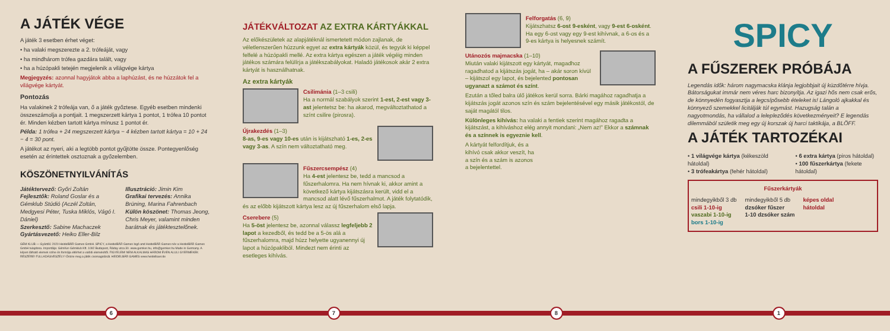A JÁTÉK VÉGE
A játék 3 esetben érhet véget:
• ha valaki megszerezte a 2. trófeáját, vagy
• ha mindhárom trófea gazdára talált, vagy
• ha a húzópakli tetején megjelenik a világvége kártya
Megjegyzés: azonnal hagyjátok abba a laphúzást, és ne húzzátok fel a világvége kártyát.
Pontozás
Ha valakinek 2 trófeája van, ő a játék győztese. Egyéb esetben mindenki összeszámolja a pontjait. 1 megszerzett kártya 1 pontot, 1 trófea 10 pontot ér. Minden kézben tartott kártya mínusz 1 pontot ér.
Példa: 1 trófea + 24 megszerzett kártya − 4 kézben tartott kártya = 10 + 24 − 4 = 30 pont.
A játékot az nyeri, aki a legtöbb pontot gyűjtötte össze. Pontegyenlőség esetén az érintettek osztoznak a győzelemben.
KÖSZÖNETNYILVÁNÍTÁS
Játéktervező: Győri Zoltán
Fejlesztők: Roland Goslar és a Gémklub Stúdió (Aczél Zoltán, Medgyesi Péter, Tuska Miklós, Vágó I. Dániel)
Szerkesztő: Sabine Machaczek
Gyártásvezető: Heiko Eller-Bilz
Illusztráció: Jimin Kim
Grafikai tervezés: Annika Brüning, Marina Fahrenbach
Külön köszönet: Thomas Jeong, Chris Meyer, valamint minden barátnak és játéktesztelőnek.
GEM KLUB — Gyártó© 2020 HeidelBÄR Games GmbH. SPICY, a HeidelBÄR Games logó and HeidelBÄR Games név a HeidelBÄR Games GmbH tulajdona. Importálja: GémKer-Gémklub Kft. 1092 Budapest, Ráday utca 30. www.gemker.hu, info@gemker.hu Made in Germany. A képen látható elemek színe és formája eltérhet a valódi elemekétől. FIGYELEM! NEM ALKALMAS HÁROM ÉVEN ALULI GYERMEKEK RÉSZÉRE! FULLADÁSVESZÉLY! Őrizze meg a játék csomagolását. HEIDELBÄR GAMES www.heidelbaer.de
JÁTÉKVÁLTOZAT AZ EXTRA KÁRTYÁKKAL
Az előkészületek az alapjátéknál ismertetett módon zajlanak, de véletlenszerűen húzzunk egyet az extra kártyák közül, és tegyük ki képpel felfelé a húzópakli mellé. Az extra kártya egészen a játék végéig minden játékos számára felülírja a játékszabályokat. Haladó játékosok akár 2 extra kártyát is használhatnak.
Az extra kártyák
Csilimánia (1–3 csili)
Ha a normál szabályok szerint 1-est, 2-est vagy 3-ast jelentetsz be: ha akarod, megváltoztathatod a színt csilire (pirosra).
Újrakezdés (1–3)
8-as, 9-es vagy 10-es után is kijátszható 1-es, 2-es vagy 3-as. A szín nem változtatható meg.
Fűszercsempész (4)
Ha 4-est jelentesz be, tedd a mancsod a fűszerhalomra. Ha nem hívnak ki, akkor amint a következő kártya kijátszásra került, vidd el a mancsod alatt lévő fűszerhalmot. A játék folytatódik, és az előbb kijátszott kártya lesz az új fűszerhalom első lapja.
Cserebere (5)
Ha 5-öst jelentesz be, azonnal válassz legfeljebb 2 lapot a kezedből, és tedd be a 5-ös alá a fűszerhalomra, majd húzz helyette ugyanennyi új lapot a húzópakliból. Mindezt nem érinti az esetleges kihívás.
Felforgatás (6, 9)
Kijátszhatsz 6-ost 9-esként, vagy 9-est 6-osként. Ha egy 6-ost vagy egy 9-est kihívnak, a 6-os és a 9-es kártya is helyesnek számít.
Utánozós majmacska (1–10)
Miután valaki kijátszott egy kártyát, magadhoz ragadhatod a kijátszás jogát, ha – akár soron kívül – kijátszol egy lapot, és bejelented pontosan ugyanazt a számot és színt.
Ezután a tőled balra ülő játékos kerül sorra. Bárki magához ragadhatja a kijátszás jogát azonos szín és szám bejelentésével egy másik játékostól, de saját magától tilos.
Különleges kihívás: ha valaki a fentiek szerint magához ragadta a kijátszást, a kihíváshoz elég annyit mondani: „Nem az!” Ekkor a számnak és a színnek is egyeznie kell.
A kártyát felfordítjuk, és a kihívó csak akkor veszít, ha a szín és a szám is azonos a bejelentettel.
SPICY
A FŰSZEREK PRÓBÁJA
Legendás idők: három nagymacska klánja legjobbjait új küzdőtérre hívja. Bátorságukat immár nem véres harc bizonyítja. Az igazi hős nem csak erős, de könnyedén fogyasztja a legcsípősebb ételeket is! Lángoló ajkakkal és könnyező szemekkel licitálják túl egymást. Hazugság talán a nagyotmondás, ha vállalod a leleplező­dés következményeit? E legendás dilemmából születik meg egy új korszak új harci taktikája, a BLÖFF.
A JÁTÉK TARTOZÉKAI
• 1 világvége kártya (kékeszöld hátoldal)
• 3 trófeakártya (fehér hátoldal)
• 6 extra kártya (piros hátoldal)
• 100 fűszerkártya (fekete hátoldal)
Fűszerkártyák
mindegyikből 3 db
csili 1-10-ig
vaszabi 1-10-ig
bors 1-10-ig
mindegyikből 5 db
dzsóker fűszer
1-10 dzsóker szám
képes oldal
hátoldal
6 7 8 1